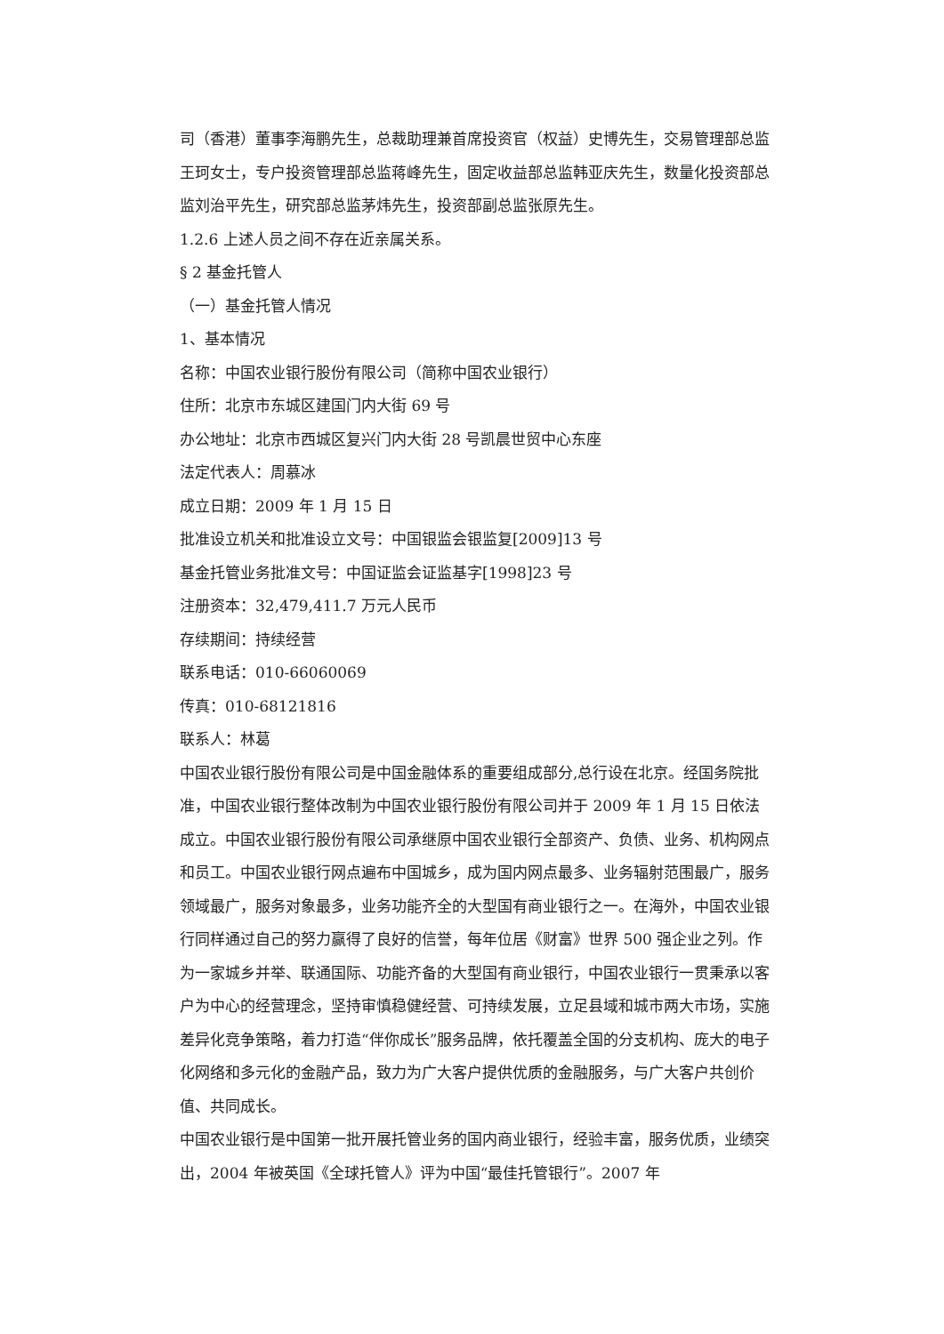司（香港）董事李海鹏先生，总裁助理兼首席投资官（权益）史博先生，交易管理部总监王珂女士，专户投资管理部总监蒋峰先生，固定收益部总监韩亚庆先生，数量化投资部总监刘治平先生，研究部总监茅炜先生，投资部副总监张原先生。
1.2.6 上述人员之间不存在近亲属关系。
§ 2 基金托管人
（一）基金托管人情况
1、基本情况
名称：中国农业银行股份有限公司（简称中国农业银行）
住所：北京市东城区建国门内大街 69 号
办公地址：北京市西城区复兴门内大街 28 号凯晨世贸中心东座
法定代表人：周慕冰
成立日期：2009 年 1 月 15 日
批准设立机关和批准设立文号：中国银监会银监复[2009]13 号
基金托管业务批准文号：中国证监会证监基字[1998]23 号
注册资本：32,479,411.7 万元人民币
存续期间：持续经营
联系电话：010-66060069
传真：010-68121816
联系人：林葛
中国农业银行股份有限公司是中国金融体系的重要组成部分,总行设在北京。经国务院批准，中国农业银行整体改制为中国农业银行股份有限公司并于 2009 年 1 月 15 日依法成立。中国农业银行股份有限公司承继原中国农业银行全部资产、负债、业务、机构网点和员工。中国农业银行网点遍布中国城乡，成为国内网点最多、业务辐射范围最广，服务领域最广，服务对象最多，业务功能齐全的大型国有商业银行之一。在海外，中国农业银行同样通过自己的努力赢得了良好的信誉，每年位居《财富》世界 500 强企业之列。作为一家城乡并举、联通国际、功能齐备的大型国有商业银行，中国农业银行一贯秉承以客户为中心的经营理念，坚持审慎稳健经营、可持续发展，立足县域和城市两大市场，实施差异化竞争策略，着力打造“伴你成长”服务品牌，依托覆盖全国的分支机构、庞大的电子化网络和多元化的金融产品，致力为广大客户提供优质的金融服务，与广大客户共创价值、共同成长。
中国农业银行是中国第一批开展托管业务的国内商业银行，经验丰富，服务优质，业绩突出，2004 年被英国《全球托管人》评为中国“最佳托管银行”。2007 年